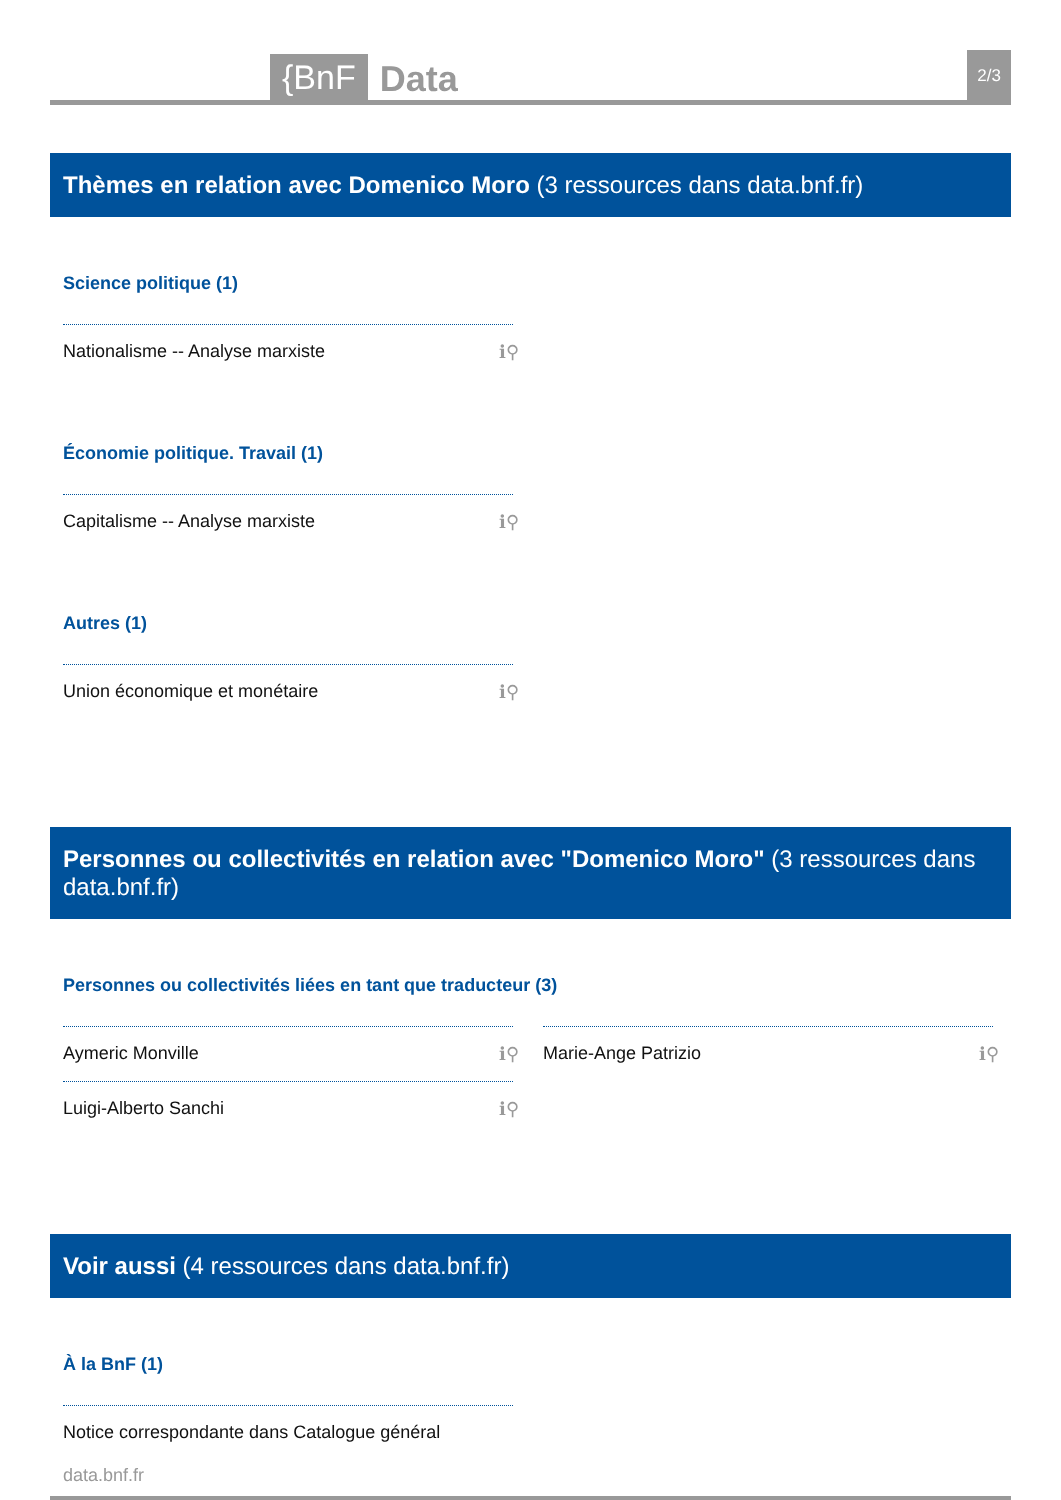{BnF Data 2/3
Thèmes en relation avec Domenico Moro (3 ressources dans data.bnf.fr)
Science politique (1)
Nationalisme -- Analyse marxiste ℹ⚲
Économie politique. Travail (1)
Capitalisme -- Analyse marxiste ℹ⚲
Autres (1)
Union économique et monétaire ℹ⚲
Personnes ou collectivités en relation avec "Domenico Moro" (3 ressources dans data.bnf.fr)
Personnes ou collectivités liées en tant que traducteur (3)
Aymeric Monville ℹ⚲
Luigi-Alberto Sanchi ℹ⚲
Marie-Ange Patrizio ℹ⚲
Voir aussi (4 ressources dans data.bnf.fr)
À la BnF (1)
Notice correspondante dans Catalogue général
data.bnf.fr